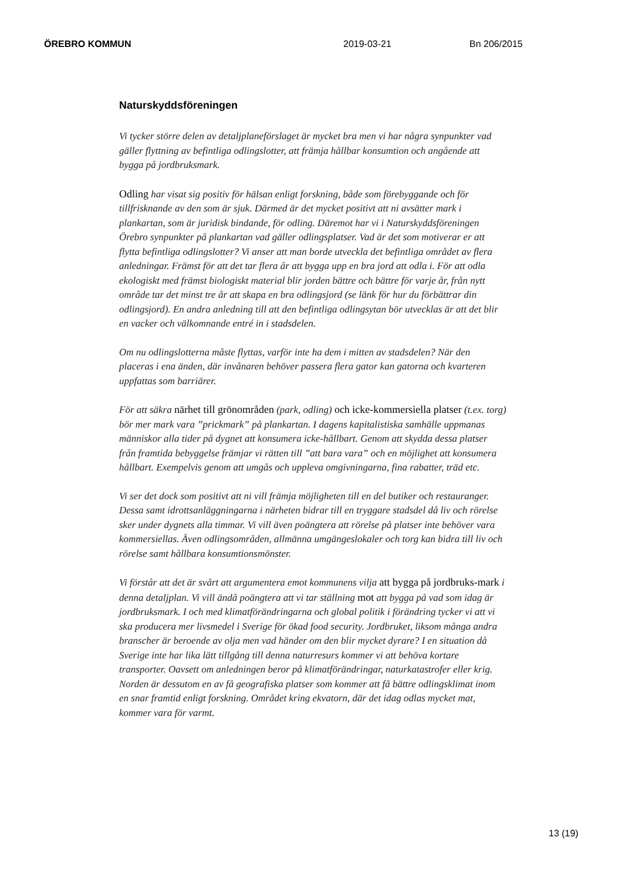ÖREBRO KOMMUN 2019-03-21 Bn 206/2015
Naturskyddsföreningen
Vi tycker större delen av detaljplaneförslaget är mycket bra men vi har några synpunkter vad gäller flyttning av befintliga odlingslotter, att främja hållbar konsumtion och angående att bygga på jordbruksmark.
Odling har visat sig positiv för hälsan enligt forskning, både som förebyggande och för tillfrisknande av den som är sjuk. Därmed är det mycket positivt att ni avsätter mark i plankartan, som är juridisk bindande, för odling. Däremot har vi i Naturskyddsföreningen Örebro synpunkter på plankartan vad gäller odlingsplatser. Vad är det som motiverar er att flytta befintliga odlingslotter? Vi anser att man borde utveckla det befintliga området av flera anledningar. Främst för att det tar flera år att bygga upp en bra jord att odla i. För att odla ekologiskt med främst biologiskt material blir jorden bättre och bättre för varje år, från nytt område tar det minst tre år att skapa en bra odlingsjord (se länk för hur du förbättrar din odlingsjord). En andra anledning till att den befintliga odlingsytan bör utvecklas är att det blir en vacker och välkomnande entré in i stadsdelen.
Om nu odlingslotterna måste flyttas, varför inte ha dem i mitten av stadsdelen? När den placeras i ena änden, där invånaren behöver passera flera gator kan gatorna och kvarteren uppfattas som barriärer.
För att säkra närhet till grönområden (park, odling) och icke-kommersiella platser (t.ex. torg) bör mer mark vara ”prickmark” på plankartan. I dagens kapitalistiska samhälle uppmanas människor alla tider på dygnet att konsumera icke-hållbart. Genom att skydda dessa platser från framtida bebyggelse främjar vi rätten till ”att bara vara” och en möjlighet att konsumera hållbart. Exempelvis genom att umgås och uppleva omgivningarna, fina rabatter, träd etc.
Vi ser det dock som positivt att ni vill främja möjligheten till en del butiker och restauranger. Dessa samt idrottsanläggningarna i närheten bidrar till en tryggare stadsdel då liv och rörelse sker under dygnets alla timmar. Vi vill även poängtera att rörelse på platser inte behöver vara kommersiellas. Även odlingsområden, allmänna umgängeslokaler och torg kan bidra till liv och rörelse samt hållbara konsumtionsmönster.
Vi förstår att det är svårt att argumentera emot kommunens vilja att bygga på jordbruks-mark i denna detaljplan. Vi vill ändå poängtera att vi tar ställning mot att bygga på vad som idag är jordbruksmark. I och med klimatförändringarna och global politik i förändring tycker vi att vi ska producera mer livsmedel i Sverige för ökad food security. Jordbruket, liksom många andra branscher är beroende av olja men vad händer om den blir mycket dyrare? I en situation då Sverige inte har lika lätt tillgång till denna naturresurs kommer vi att behöva kortare transporter. Oavsett om anledningen beror på klimatförändringar, naturkatastrofer eller krig. Norden är dessutom en av få geografiska platser som kommer att få bättre odlingsklimat inom en snar framtid enligt forskning. Området kring ekvatorn, där det idag odlas mycket mat, kommer vara för varmt.
13 (19)